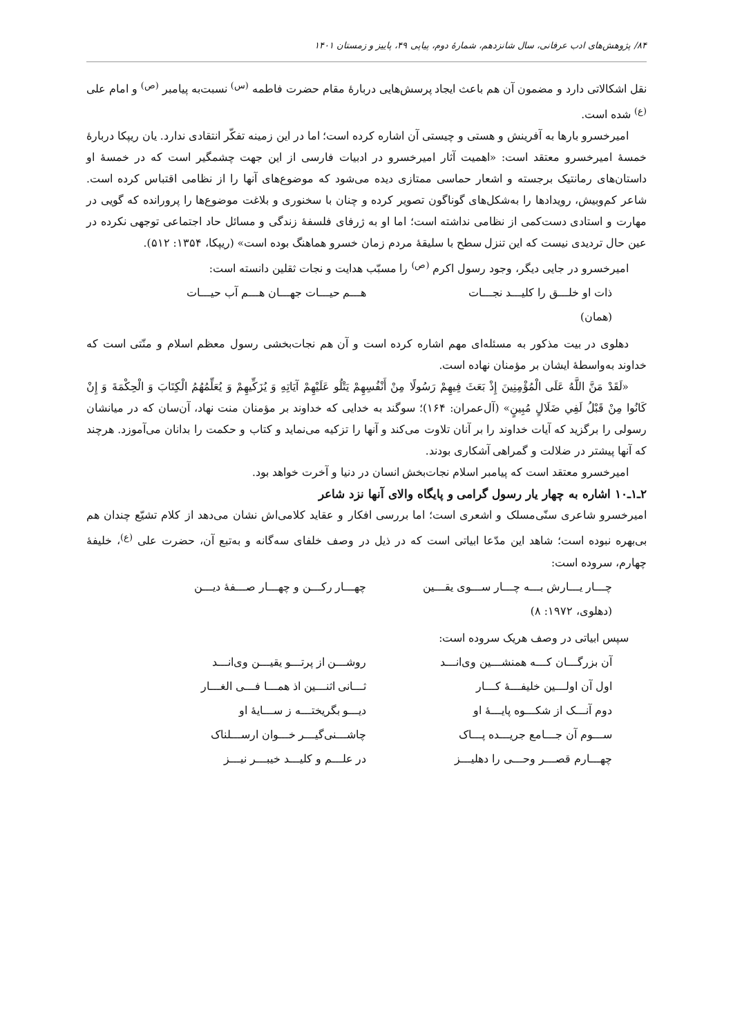۸۴/ پژوهش‌های ادب عرفانی، سال شانزدهم، شمارهٔ دوم، پیاپی ۴۹، پاییز و زمستان ۱۴۰۱
نقل اشکالاتی دارد و مضمون آن هم باعث ایجاد پرسش‌هایی دربارهٔ مقام حضرت فاطمه <sup>(س)</sup> نسبت‌به پیامبر <sup>(ص)</sup> و امام علی <sup>(ع)</sup> شده است.
امیرخسرو بارها به آفرینش و هستی و چیستی آن اشاره کرده است؛ اما در این زمینه تفکّر انتقادی ندارد. یان ریپکا دربارهٔ خمسهٔ امیرخسرو معتقد است: «اهمیت آثار امیرخسرو در ادبیات فارسی از این جهت چشمگیر است که در خمسهٔ او داستان‌های رمانتیک برجسته و اشعار حماسی ممتازی دیده می‌شود که موضوع‌های آنها را از نظامی اقتباس کرده است. شاعر کم‌وبیش، رویدادها را به‌شکل‌های گوناگون تصویر کرده و چنان با سخنوری و بلاغت موضوع‌ها را پرورانده که گویی در مهارت و استادی دست‌کمی از نظامی نداشته است؛ اما او به ژرفای فلسفهٔ زندگی و مسائل حاد اجتماعی توجهی نکرده در عین حال تردیدی نیست که این تنزل سطح با سلیقهٔ مردم زمان خسرو هماهنگ بوده است» (ریپکا، ۱۳۵۴: ۵۱۲).
امیرخسرو در جایی دیگر، وجود رسول اکرم <sup>(ص)</sup> را مسبّب هدایت و نجات ثقلین دانسته است:
ذات او خلـــق را کلیـــد نجـــات هـــم حیـــات جهـــان هـــم آب حیـــات
(همان)
دهلوی در بیت مذکور به مسئله‌ای مهم اشاره کرده است و آن هم نجات‌بخشی رسول معظم اسلام و منّتی است که خداوند به‌واسطهٔ ایشان بر مؤمنان نهاده است.
«لَقَدْ مَنَّ اللَّهُ عَلَى الْمُؤْمِنِينَ إِذْ بَعَثَ فِيهِمْ رَسُولًا مِنْ أَنْفُسِهِمْ يَتْلُو عَلَيْهِمْ آيَاتِهِ وَ يُزَكِّيهِمْ وَ يُعَلِّمُهُمُ الْكِتَابَ وَ الْحِكْمَةَ وَ إِنْ كَانُوا مِنْ قَبْلُ لَفِي ضَلَالٍ مُبِينٍ» (آل‌عمران: ۱۶۴)؛ سوگند به خدایی که خداوند بر مؤمنان منت نهاد، آن‌سان که در میانشان رسولی را برگزید که آیات خداوند را بر آنان تلاوت می‌کند و آنها را تزکیه می‌نماید و کتاب و حکمت را بدانان می‌آموزد. هرچند که آنها پیشتر در ضلالت و گمراهی آشکاری بودند.
امیرخسرو معتقد است که پیامبر اسلام نجات‌بخش انسان در دنیا و آخرت خواهد بود.
۲ـ۱ـ۱۰ اشاره به چهار یار رسول گرامی و پایگاه والای آنها نزد شاعر
امیرخسرو شاعری سنّی‌مسلک و اشعری است؛ اما بررسی افکار و عقاید کلامی‌اش نشان می‌دهد از کلام تشیّع چندان هم بی‌بهره نبوده است؛ شاهد این مدّعا ابیاتی است که در ذیل در وصف خلفای سه‌گانه و به‌تبع آن، حضرت علی <sup>(ع)</sup>، خلیفهٔ چهارم، سروده است:
چـــار یـــارش بـــه چـــار ســـوی یقـــین چهـــار رکـــن و چهـــار صـــفهٔ دیـــن
(دهلوی، ۱۹۷۲: ۸)
سپس ابیاتی در وصف هریک سروده است:
آن بزرگـــان کـــه همنشـــین وی‌انـــد روشـــن از پرتـــو یقیـــن وی‌انـــد
اول آن اولـــین خلیفـــهٔ کـــار ثـــانی اثنـــین اذ همـــا فـــی الغـــار
دوم آنـــک از شکـــوه پایـــهٔ او دیـــو بگریختـــه ز ســـایهٔ او
ســـوم آن جـــامع جریـــده پـــاک چاشـــنی‌گیـــر خـــوان ارســـلناک
چهـــارم قصـــر وحـــی را دهلیـــز در علـــم و کلیـــد خیبـــر نیـــز